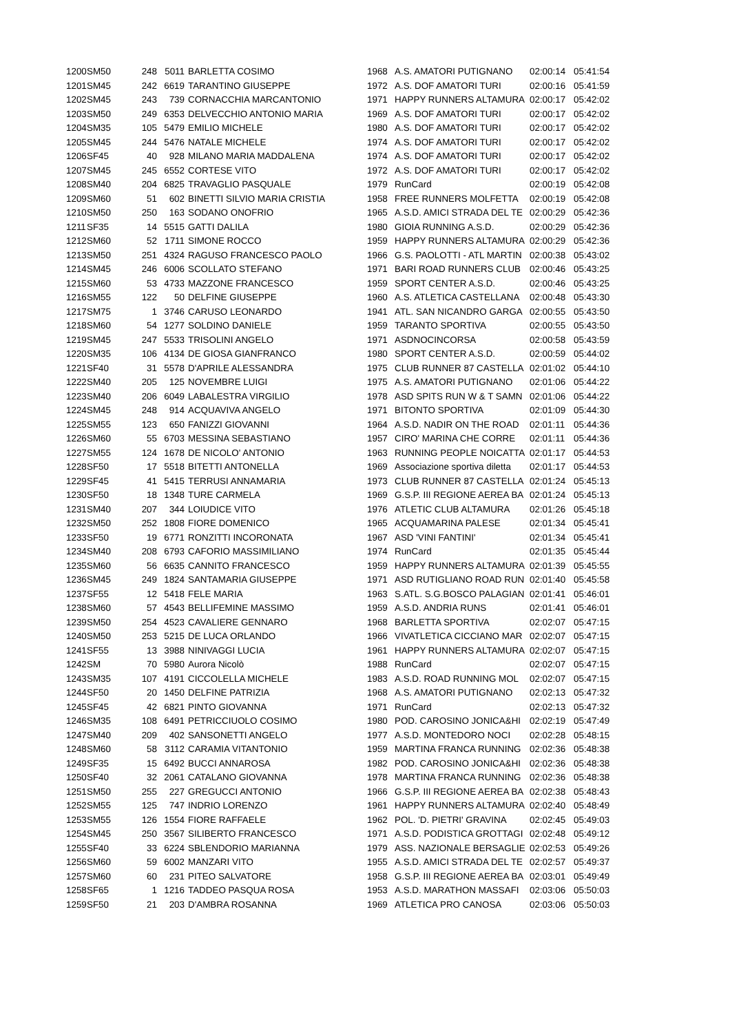| 1200 | SM50 | 248 | 5011 | BARLETTA COSIMO | 1968 | A.S. AMATORI PUTIGNANO | 02:00:14 | 05:41:54 |
| 1201 | SM45 | 242 | 6619 | TARANTINO GIUSEPPE | 1972 | A.S. DOF AMATORI TURI | 02:00:16 | 05:41:59 |
| 1202 | SM45 | 243 | 739 | CORNACCHIA MARCANTONIO | 1971 | HAPPY RUNNERS ALTAMURA | 02:00:17 | 05:42:02 |
| 1203 | SM50 | 249 | 6353 | DELVECCHIO ANTONIO MARIA | 1969 | A.S. DOF AMATORI TURI | 02:00:17 | 05:42:02 |
| 1204 | SM35 | 105 | 5479 | EMILIO MICHELE | 1980 | A.S. DOF AMATORI TURI | 02:00:17 | 05:42:02 |
| 1205 | SM45 | 244 | 5476 | NATALE MICHELE | 1974 | A.S. DOF AMATORI TURI | 02:00:17 | 05:42:02 |
| 1206 | SF45 | 40 | 928 | MILANO MARIA MADDALENA | 1974 | A.S. DOF AMATORI TURI | 02:00:17 | 05:42:02 |
| 1207 | SM45 | 245 | 6552 | CORTESE VITO | 1972 | A.S. DOF AMATORI TURI | 02:00:17 | 05:42:02 |
| 1208 | SM40 | 204 | 6825 | TRAVAGLIO PASQUALE | 1979 | RunCard | 02:00:19 | 05:42:08 |
| 1209 | SM60 | 51 | 602 | BINETTI SILVIO MARIA CRISTIA | 1958 | FREE RUNNERS MOLFETTA | 02:00:19 | 05:42:08 |
| 1210 | SM50 | 250 | 163 | SODANO ONOFRIO | 1965 | A.S.D. AMICI STRADA DEL TE | 02:00:29 | 05:42:36 |
| 1211 | SF35 | 14 | 5515 | GATTI DALILA | 1980 | GIOIA RUNNING A.S.D. | 02:00:29 | 05:42:36 |
| 1212 | SM60 | 52 | 1711 | SIMONE ROCCO | 1959 | HAPPY RUNNERS ALTAMURA | 02:00:29 | 05:42:36 |
| 1213 | SM50 | 251 | 4324 | RAGUSO FRANCESCO PAOLO | 1966 | G.S. PAOLOTTI - ATL MARTIN | 02:00:38 | 05:43:02 |
| 1214 | SM45 | 246 | 6006 | SCOLLATO STEFANO | 1971 | BARI ROAD RUNNERS CLUB | 02:00:46 | 05:43:25 |
| 1215 | SM60 | 53 | 4733 | MAZZONE FRANCESCO | 1959 | SPORT CENTER A.S.D. | 02:00:46 | 05:43:25 |
| 1216 | SM55 | 122 | 50 | DELFINE GIUSEPPE | 1960 | A.S. ATLETICA CASTELLANA | 02:00:48 | 05:43:30 |
| 1217 | SM75 | 1 | 3746 | CARUSO LEONARDO | 1941 | ATL. SAN NICANDRO GARGA | 02:00:55 | 05:43:50 |
| 1218 | SM60 | 54 | 1277 | SOLDINO DANIELE | 1959 | TARANTO SPORTIVA | 02:00:55 | 05:43:50 |
| 1219 | SM45 | 247 | 5533 | TRISOLINI ANGELO | 1971 | ASDNOCINCORSA | 02:00:58 | 05:43:59 |
| 1220 | SM35 | 106 | 4134 | DE GIOSA GIANFRANCO | 1980 | SPORT CENTER A.S.D. | 02:00:59 | 05:44:02 |
| 1221 | SF40 | 31 | 5578 | D'APRILE ALESSANDRA | 1975 | CLUB RUNNER 87 CASTELLA | 02:01:02 | 05:44:10 |
| 1222 | SM40 | 205 | 125 | NOVEMBRE LUIGI | 1975 | A.S. AMATORI PUTIGNANO | 02:01:06 | 05:44:22 |
| 1223 | SM40 | 206 | 6049 | LABALESTRA VIRGILIO | 1978 | ASD SPITS RUN W & T SAMN | 02:01:06 | 05:44:22 |
| 1224 | SM45 | 248 | 914 | ACQUAVIVA ANGELO | 1971 | BITONTO SPORTIVA | 02:01:09 | 05:44:30 |
| 1225 | SM55 | 123 | 650 | FANIZZI GIOVANNI | 1964 | A.S.D. NADIR ON THE ROAD | 02:01:11 | 05:44:36 |
| 1226 | SM60 | 55 | 6703 | MESSINA SEBASTIANO | 1957 | CIRO' MARINA CHE CORRE | 02:01:11 | 05:44:36 |
| 1227 | SM55 | 124 | 1678 | DE NICOLO' ANTONIO | 1963 | RUNNING PEOPLE NOICATTA | 02:01:17 | 05:44:53 |
| 1228 | SF50 | 17 | 5518 | BITETTI ANTONELLA | 1969 | Associazione sportiva diletta | 02:01:17 | 05:44:53 |
| 1229 | SF45 | 41 | 5415 | TERRUSI ANNAMARIA | 1973 | CLUB RUNNER 87 CASTELLA | 02:01:24 | 05:45:13 |
| 1230 | SF50 | 18 | 1348 | TURE CARMELA | 1969 | G.S.P. III REGIONE AEREA BA | 02:01:24 | 05:45:13 |
| 1231 | SM40 | 207 | 344 | LOIUDICE VITO | 1976 | ATLETIC CLUB ALTAMURA | 02:01:26 | 05:45:18 |
| 1232 | SM50 | 252 | 1808 | FIORE DOMENICO | 1965 | ACQUAMARINA PALESE | 02:01:34 | 05:45:41 |
| 1233 | SF50 | 19 | 6771 | RONZITTI INCORONATA | 1967 | ASD 'VINI FANTINI' | 02:01:34 | 05:45:41 |
| 1234 | SM40 | 208 | 6793 | CAFORIO MASSIMILIANO | 1974 | RunCard | 02:01:35 | 05:45:44 |
| 1235 | SM60 | 56 | 6635 | CANNITO FRANCESCO | 1959 | HAPPY RUNNERS ALTAMURA | 02:01:39 | 05:45:55 |
| 1236 | SM45 | 249 | 1824 | SANTAMARIA GIUSEPPE | 1971 | ASD RUTIGLIANO ROAD RUN | 02:01:40 | 05:45:58 |
| 1237 | SF55 | 12 | 5418 | FELE MARIA | 1963 | S.ATL. S.G.BOSCO PALAGIAN | 02:01:41 | 05:46:01 |
| 1238 | SM60 | 57 | 4543 | BELLIFEMINE MASSIMO | 1959 | A.S.D. ANDRIA RUNS | 02:01:41 | 05:46:01 |
| 1239 | SM50 | 254 | 4523 | CAVALIERE GENNARO | 1968 | BARLETTA SPORTIVA | 02:02:07 | 05:47:15 |
| 1240 | SM50 | 253 | 5215 | DE LUCA ORLANDO | 1966 | VIVATLETICA CICCIANO MAR | 02:02:07 | 05:47:15 |
| 1241 | SF55 | 13 | 3988 | NINIVAGGI LUCIA | 1961 | HAPPY RUNNERS ALTAMURA | 02:02:07 | 05:47:15 |
| 1242 | SM | 70 | 5980 | Aurora Nicolò | 1988 | RunCard | 02:02:07 | 05:47:15 |
| 1243 | SM35 | 107 | 4191 | CICCOLELLA MICHELE | 1983 | A.S.D. ROAD RUNNING MOL | 02:02:07 | 05:47:15 |
| 1244 | SF50 | 20 | 1450 | DELFINE PATRIZIA | 1968 | A.S. AMATORI PUTIGNANO | 02:02:13 | 05:47:32 |
| 1245 | SF45 | 42 | 6821 | PINTO GIOVANNA | 1971 | RunCard | 02:02:13 | 05:47:32 |
| 1246 | SM35 | 108 | 6491 | PETRICCIUOLO COSIMO | 1980 | POD. CAROSINO JONICA&HI | 02:02:19 | 05:47:49 |
| 1247 | SM40 | 209 | 402 | SANSONETTI ANGELO | 1977 | A.S.D. MONTEDORO NOCI | 02:02:28 | 05:48:15 |
| 1248 | SM60 | 58 | 3112 | CARAMIA VITANTONIO | 1959 | MARTINA FRANCA RUNNING | 02:02:36 | 05:48:38 |
| 1249 | SF35 | 15 | 6492 | BUCCI ANNAROSA | 1982 | POD. CAROSINO JONICA&HI | 02:02:36 | 05:48:38 |
| 1250 | SF40 | 32 | 2061 | CATALANO GIOVANNA | 1978 | MARTINA FRANCA RUNNING | 02:02:36 | 05:48:38 |
| 1251 | SM50 | 255 | 227 | GREGUCCI ANTONIO | 1966 | G.S.P. III REGIONE AEREA BA | 02:02:38 | 05:48:43 |
| 1252 | SM55 | 125 | 747 | INDRIO LORENZO | 1961 | HAPPY RUNNERS ALTAMURA | 02:02:40 | 05:48:49 |
| 1253 | SM55 | 126 | 1554 | FIORE RAFFAELE | 1962 | POL. 'D. PIETRI' GRAVINA | 02:02:45 | 05:49:03 |
| 1254 | SM45 | 250 | 3567 | SILIBERTO FRANCESCO | 1971 | A.S.D. PODISTICA GROTTAGI | 02:02:48 | 05:49:12 |
| 1255 | SF40 | 33 | 6224 | SBLENDORIO MARIANNA | 1979 | ASS. NAZIONALE BERSAGLIE | 02:02:53 | 05:49:26 |
| 1256 | SM60 | 59 | 6002 | MANZARI VITO | 1955 | A.S.D. AMICI STRADA DEL TE | 02:02:57 | 05:49:37 |
| 1257 | SM60 | 60 | 231 | PITEO SALVATORE | 1958 | G.S.P. III REGIONE AEREA BA | 02:03:01 | 05:49:49 |
| 1258 | SF65 | 1 | 1216 | TADDEO PASQUA ROSA | 1953 | A.S.D. MARATHON MASSAFI | 02:03:06 | 05:50:03 |
| 1259 | SF50 | 21 | 203 | D'AMBRA ROSANNA | 1969 | ATLETICA PRO CANOSA | 02:03:06 | 05:50:03 |